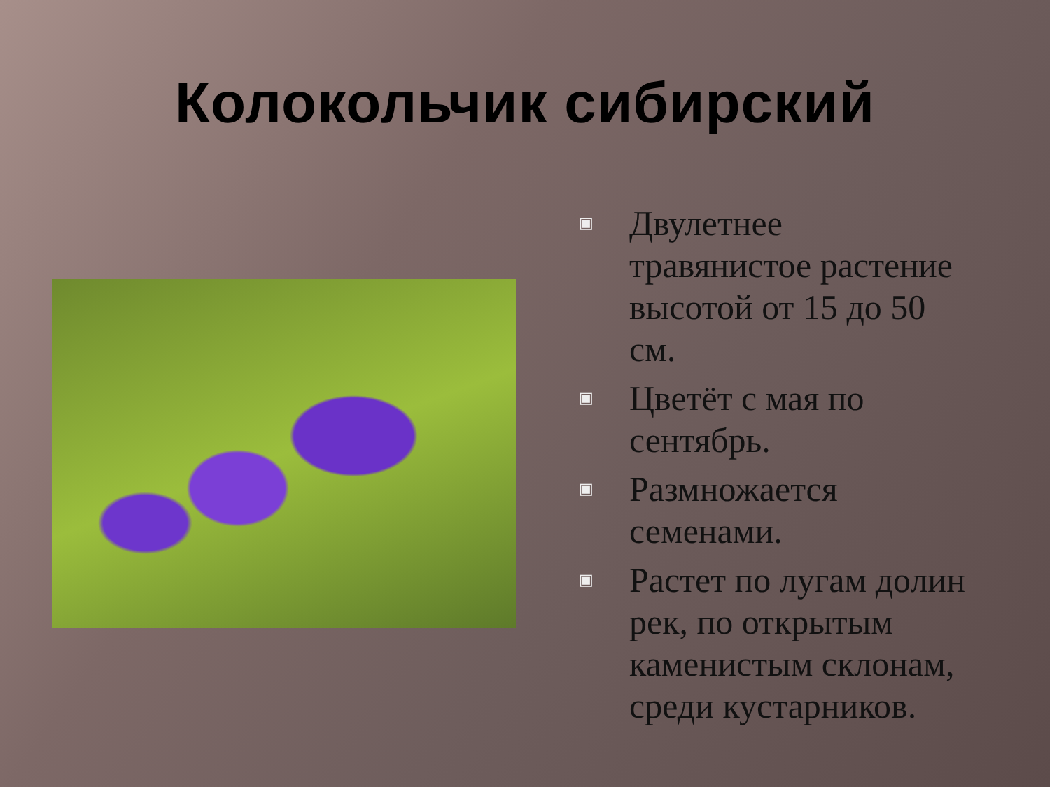Колокольчик сибирский
▣ Двулетнее травянистое растение высотой от 15 до 50 см.
▣ Цветёт с мая по сентябрь.
▣ Размножается семенами.
▣ Растет по лугам долин рек, по открытым каменистым склонам, среди кустарников.